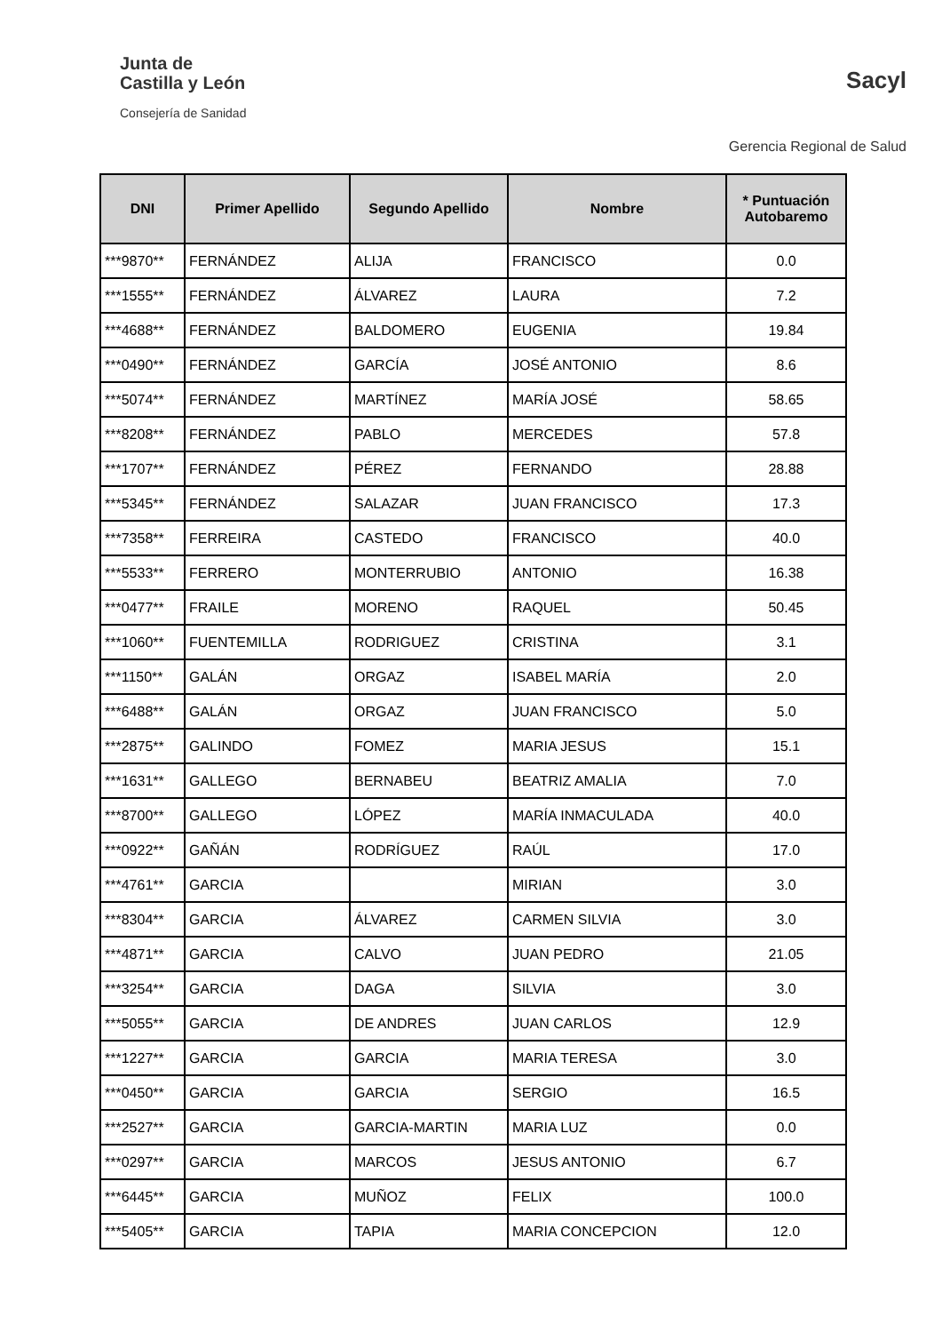Junta de
Castilla y León
Consejería de Sanidad
Sacyl
Gerencia Regional de Salud
| DNI | Primer Apellido | Segundo Apellido | Nombre | * Puntuación Autobaremo |
| --- | --- | --- | --- | --- |
| ***9870** | FERNÁNDEZ | ALIJA | FRANCISCO | 0.0 |
| ***1555** | FERNÁNDEZ | ÁLVAREZ | LAURA | 7.2 |
| ***4688** | FERNÁNDEZ | BALDOMERO | EUGENIA | 19.84 |
| ***0490** | FERNÁNDEZ | GARCÍA | JOSÉ ANTONIO | 8.6 |
| ***5074** | FERNÁNDEZ | MARTÍNEZ | MARÍA JOSÉ | 58.65 |
| ***8208** | FERNÁNDEZ | PABLO | MERCEDES | 57.8 |
| ***1707** | FERNÁNDEZ | PÉREZ | FERNANDO | 28.88 |
| ***5345** | FERNÁNDEZ | SALAZAR | JUAN FRANCISCO | 17.3 |
| ***7358** | FERREIRA | CASTEDO | FRANCISCO | 40.0 |
| ***5533** | FERRERO | MONTERRUBIO | ANTONIO | 16.38 |
| ***0477** | FRAILE | MORENO | RAQUEL | 50.45 |
| ***1060** | FUENTEMILLA | RODRIGUEZ | CRISTINA | 3.1 |
| ***1150** | GALÁN | ORGAZ | ISABEL MARÍA | 2.0 |
| ***6488** | GALÁN | ORGAZ | JUAN FRANCISCO | 5.0 |
| ***2875** | GALINDO | FOMEZ | MARIA JESUS | 15.1 |
| ***1631** | GALLEGO | BERNABEU | BEATRIZ AMALIA | 7.0 |
| ***8700** | GALLEGO | LÓPEZ | MARÍA INMACULADA | 40.0 |
| ***0922** | GAÑÁN | RODRÍGUEZ | RAÚL | 17.0 |
| ***4761** | GARCIA | | MIRIAN | 3.0 |
| ***8304** | GARCIA | ÁLVAREZ | CARMEN SILVIA | 3.0 |
| ***4871** | GARCIA | CALVO | JUAN PEDRO | 21.05 |
| ***3254** | GARCIA | DAGA | SILVIA | 3.0 |
| ***5055** | GARCIA | DE ANDRES | JUAN CARLOS | 12.9 |
| ***1227** | GARCIA | GARCIA | MARIA TERESA | 3.0 |
| ***0450** | GARCIA | GARCIA | SERGIO | 16.5 |
| ***2527** | GARCIA | GARCIA-MARTIN | MARIA LUZ | 0.0 |
| ***0297** | GARCIA | MARCOS | JESUS ANTONIO | 6.7 |
| ***6445** | GARCIA | MUÑOZ | FELIX | 100.0 |
| ***5405** | GARCIA | TAPIA | MARIA CONCEPCION | 12.0 |